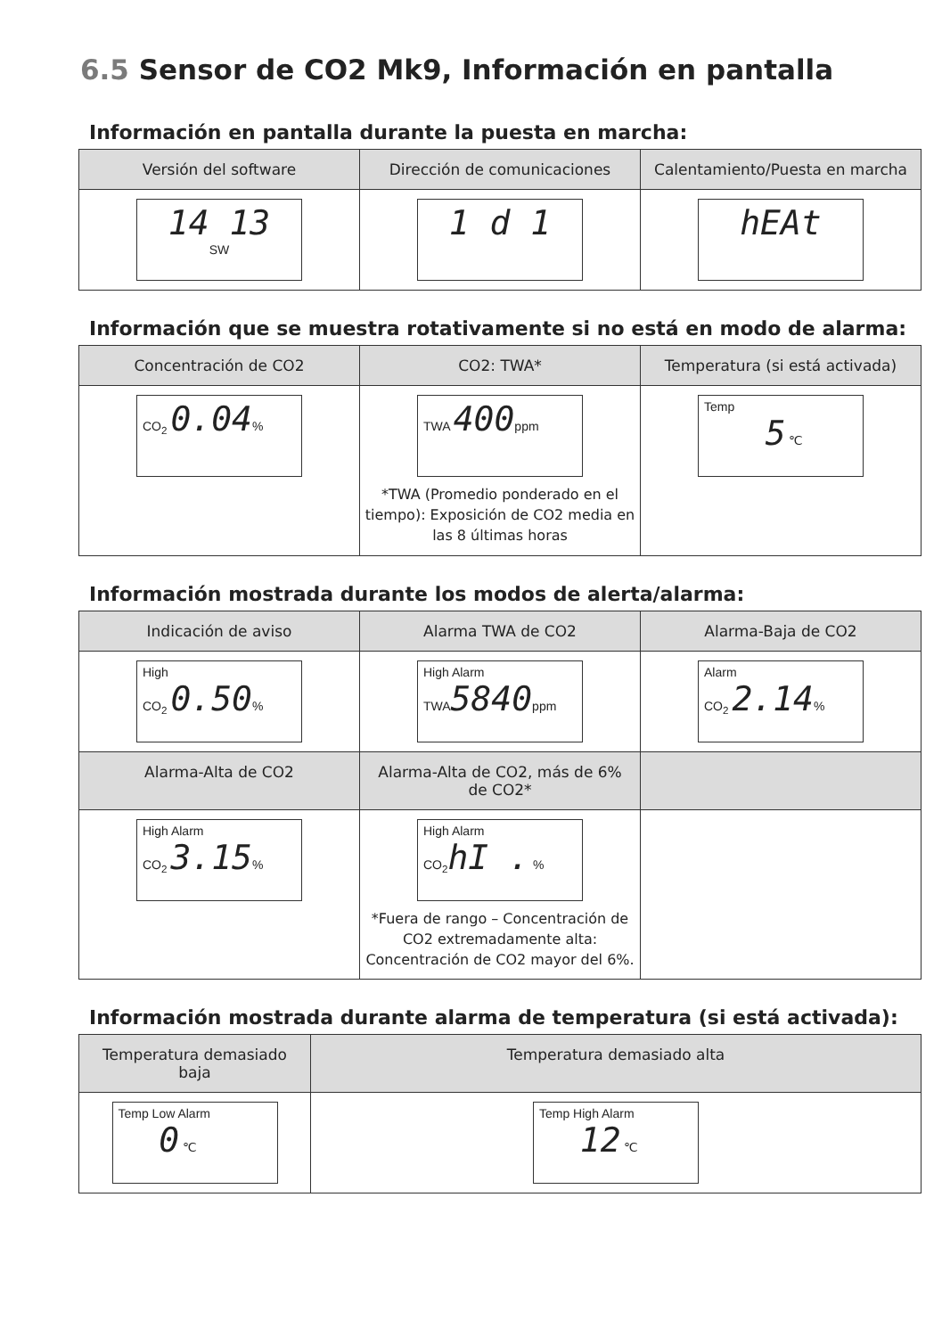6.5 Sensor de CO2 Mk9, Información en pantalla
Información en pantalla durante la puesta en marcha:
| Versión del software | Dirección de comunicaciones | Calentamiento/Puesta en marcha |
| --- | --- | --- |
| 14 13 SW | 1 d 1 | hEAt |
Información que se muestra rotativamente si no está en modo de alarma:
| Concentración de CO2 | CO2: TWA* | Temperatura (si está activada) |
| --- | --- | --- |
| CO<sub>2</sub> 0.04 % | TWA 400 ppm *TWA (Promedio ponderado en el tiempo): Exposición de CO2 media en las 8 últimas horas | Temp 5 ℃ |
Información mostrada durante los modos de alerta/alarma:
| Indicación de aviso | Alarma TWA de CO2 | Alarma-Baja de CO2 |
| --- | --- | --- |
| High CO<sub>2</sub> 0.50 % | High Alarm TWA 5840 ppm | Alarm CO<sub>2</sub> 2.14 % |
| Alarma-Alta de CO2 | Alarma-Alta de CO2, más de 6% de CO2* | |
| High Alarm CO<sub>2</sub> 3.15 % | High Alarm CO<sub>2</sub> hI . % *Fuera de rango – Concentración de CO2 extremadamente alta: Concentración de CO2 mayor del 6%. | |
Información mostrada durante alarma de temperatura (si está activada):
| Temperatura demasiado baja | Temperatura demasiado alta |
| --- | --- |
| Temp Low Alarm 0 ℃ | Temp High Alarm 12 ℃ |